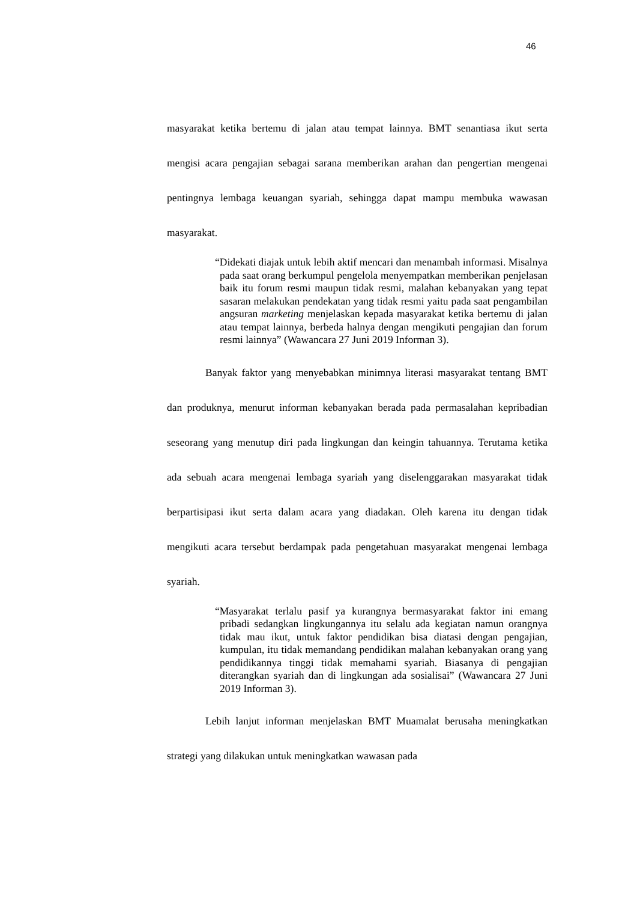46
masyarakat ketika bertemu di jalan atau tempat lainnya. BMT senantiasa ikut serta mengisi acara pengajian sebagai sarana memberikan arahan dan pengertian mengenai pentingnya lembaga keuangan syariah, sehingga dapat mampu membuka wawasan masyarakat.
“Didekati diajak untuk lebih aktif mencari dan menambah informasi. Misalnya pada saat orang berkumpul pengelola menyempatkan memberikan penjelasan baik itu forum resmi maupun tidak resmi, malahan kebanyakan yang tepat sasaran melakukan pendekatan yang tidak resmi yaitu pada saat pengambilan angsuran marketing menjelaskan kepada masyarakat ketika bertemu di jalan atau tempat lainnya, berbeda halnya dengan mengikuti pengajian dan forum resmi lainnya” (Wawancara 27 Juni 2019 Informan 3).
Banyak faktor yang menyebabkan minimnya literasi masyarakat tentang BMT dan produknya, menurut informan kebanyakan berada pada permasalahan kepribadian seseorang yang menutup diri pada lingkungan dan keingin tahuannya. Terutama ketika ada sebuah acara mengenai lembaga syariah yang diselenggarakan masyarakat tidak berpartisipasi ikut serta dalam acara yang diadakan. Oleh karena itu dengan tidak mengikuti acara tersebut berdampak pada pengetahuan masyarakat mengenai lembaga syariah.
“Masyarakat terlalu pasif ya kurangnya bermasyarakat faktor ini emang pribadi sedangkan lingkungannya itu selalu ada kegiatan namun orangnya tidak mau ikut, untuk faktor pendidikan bisa diatasi dengan pengajian, kumpulan, itu tidak memandang pendidikan malahan kebanyakan orang yang pendidikannya tinggi tidak memahami syariah. Biasanya di pengajian diterangkan syariah dan di lingkungan ada sosialisai” (Wawancara 27 Juni 2019 Informan 3).
Lebih lanjut informan menjelaskan BMT Muamalat berusaha meningkatkan strategi yang dilakukan untuk meningkatkan wawasan pada